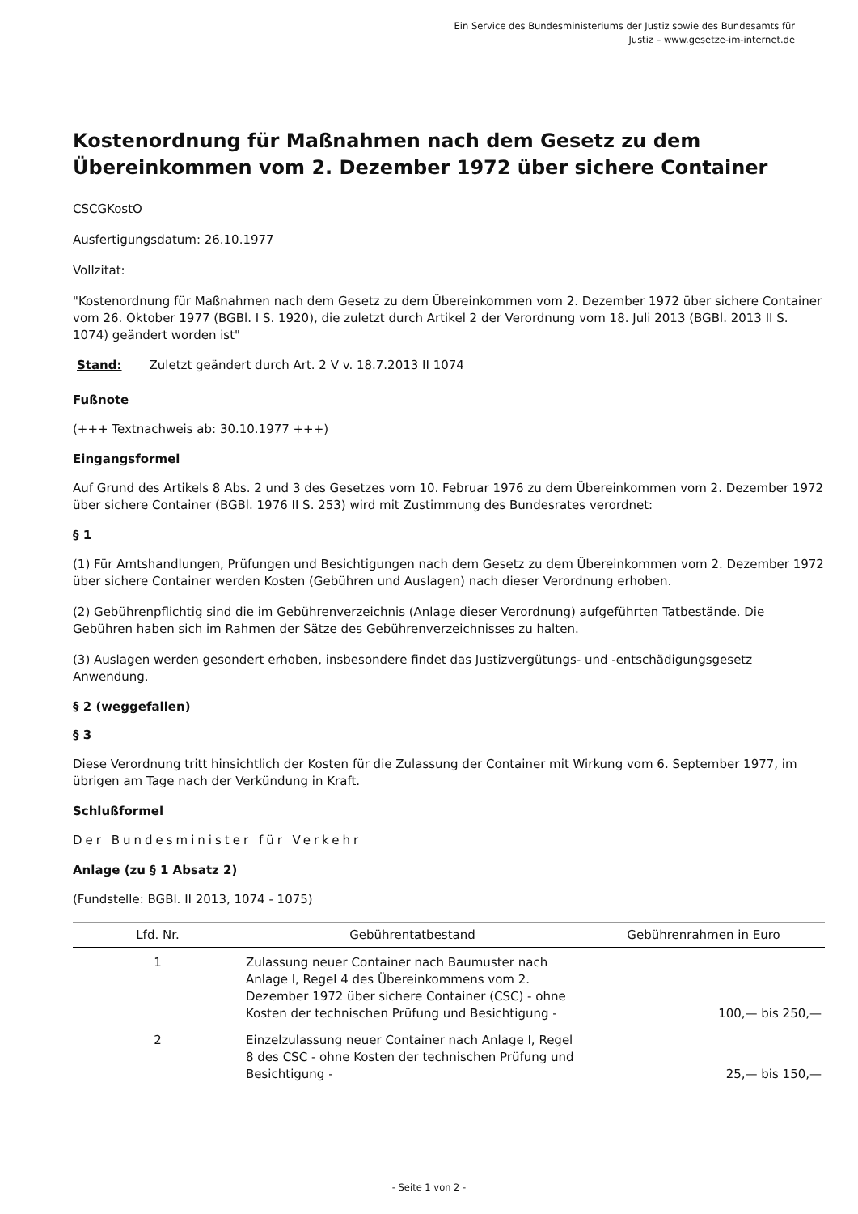Ein Service des Bundesministeriums der Justiz sowie des Bundesamts für
Justiz – www.gesetze-im-internet.de
Kostenordnung für Maßnahmen nach dem Gesetz zu dem Übereinkommen vom 2. Dezember 1972 über sichere Container
CSCGKostO
Ausfertigungsdatum: 26.10.1977
Vollzitat:
"Kostenordnung für Maßnahmen nach dem Gesetz zu dem Übereinkommen vom 2. Dezember 1972 über sichere Container vom 26. Oktober 1977 (BGBl. I S. 1920), die zuletzt durch Artikel 2 der Verordnung vom 18. Juli 2013 (BGBl. 2013 II S. 1074) geändert worden ist"
Stand: Zuletzt geändert durch Art. 2 V v. 18.7.2013 II 1074
Fußnote
(+++ Textnachweis ab: 30.10.1977 +++)
Eingangsformel
Auf Grund des Artikels 8 Abs. 2 und 3 des Gesetzes vom 10. Februar 1976 zu dem Übereinkommen vom 2. Dezember 1972 über sichere Container (BGBl. 1976 II S. 253) wird mit Zustimmung des Bundesrates verordnet:
§ 1
(1) Für Amtshandlungen, Prüfungen und Besichtigungen nach dem Gesetz zu dem Übereinkommen vom 2. Dezember 1972 über sichere Container werden Kosten (Gebühren und Auslagen) nach dieser Verordnung erhoben.
(2) Gebührenpflichtig sind die im Gebührenverzeichnis (Anlage dieser Verordnung) aufgeführten Tatbestände. Die Gebühren haben sich im Rahmen der Sätze des Gebührenverzeichnisses zu halten.
(3) Auslagen werden gesondert erhoben, insbesondere findet das Justizvergütungs- und -entschädigungsgesetz Anwendung.
§ 2 (weggefallen)
§ 3
Diese Verordnung tritt hinsichtlich der Kosten für die Zulassung der Container mit Wirkung vom 6. September 1977, im übrigen am Tage nach der Verkündung in Kraft.
Schlußformel
Der Bundesminister für Verkehr
Anlage (zu § 1 Absatz 2)
(Fundstelle: BGBl. II 2013, 1074 - 1075)
| Lfd. Nr. | Gebührentatbestand | Gebührenrahmen in Euro |
| --- | --- | --- |
| 1 | Zulassung neuer Container nach Baumuster nach Anlage I, Regel 4 des Übereinkommens vom 2. Dezember 1972 über sichere Container (CSC) - ohne Kosten der technischen Prüfung und Besichtigung - | 100,— bis 250,— |
| 2 | Einzelzulassung neuer Container nach Anlage I, Regel 8 des CSC - ohne Kosten der technischen Prüfung und Besichtigung - | 25,— bis 150,— |
- Seite 1 von 2 -